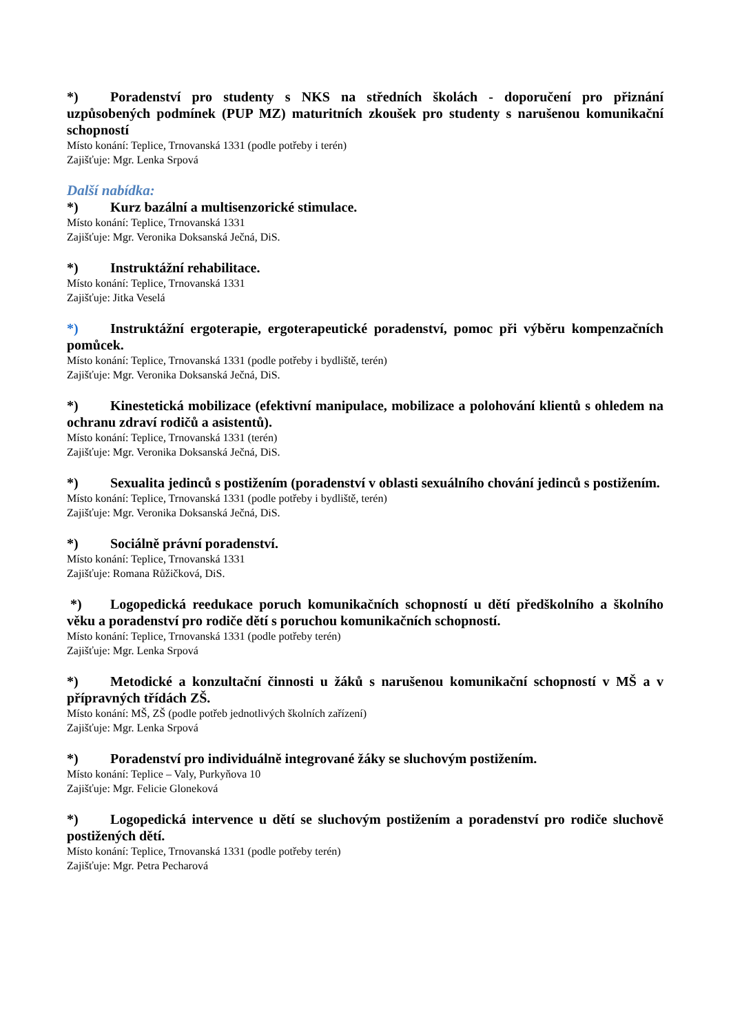*) Poradenství pro studenty s NKS na středních školách - doporučení pro přiznání uzpůsobených podmínek (PUP MZ) maturitních zkoušek pro studenty s narušenou komunikační schopností
Místo konání: Teplice, Trnovanská 1331 (podle potřeby i terén)
Zajišťuje: Mgr. Lenka Srpová
Další nabídka:
*) Kurz bazální a multisenzorické stimulace.
Místo konání: Teplice, Trnovanská 1331
Zajišťuje: Mgr. Veronika Doksanská Ječná, DiS.
*) Instruktážní rehabilitace.
Místo konání: Teplice, Trnovanská 1331
Zajišťuje: Jitka Veselá
*) Instruktážní ergoterapie, ergoterapeutické poradenství, pomoc při výběru kompenzačních pomůcek.
Místo konání: Teplice, Trnovanská 1331 (podle potřeby i bydliště, terén)
Zajišťuje: Mgr. Veronika Doksanská Ječná, DiS.
*) Kinestetická mobilizace (efektivní manipulace, mobilizace a polohování klientů s ohledem na ochranu zdraví rodičů a asistentů).
Místo konání: Teplice, Trnovanská 1331 (terén)
Zajišťuje: Mgr. Veronika Doksanská Ječná, DiS.
*) Sexualita jedinců s postižením (poradenství v oblasti sexuálního chování jedinců s postižením.
Místo konání: Teplice, Trnovanská 1331 (podle potřeby i bydliště, terén)
Zajišťuje: Mgr. Veronika Doksanská Ječná, DiS.
*) Sociálně právní poradenství.
Místo konání: Teplice, Trnovanská 1331
Zajišťuje: Romana Růžičková, DiS.
*) Logopedická reedukace poruch komunikačních schopností u dětí předškolního a školního věku a poradenství pro rodiče dětí s poruchou komunikačních schopností.
Místo konání: Teplice, Trnovanská 1331 (podle potřeby terén)
Zajišťuje: Mgr. Lenka Srpová
*) Metodické a konzultační činnosti u žáků s narušenou komunikační schopností v MŠ a v přípravných třídách ZŠ.
Místo konání: MŠ, ZŠ (podle potřeb jednotlivých školních zařízení)
Zajišťuje: Mgr. Lenka Srpová
*) Poradenství pro individuálně integrované žáky se sluchovým postižením.
Místo konání: Teplice – Valy, Purkyňova 10
Zajišťuje: Mgr. Felicie Gloneková
*) Logopedická intervence u dětí se sluchovým postižením a poradenství pro rodiče sluchově postižených dětí.
Místo konání: Teplice, Trnovanská 1331 (podle potřeby terén)
Zajišťuje: Mgr. Petra Pecharová